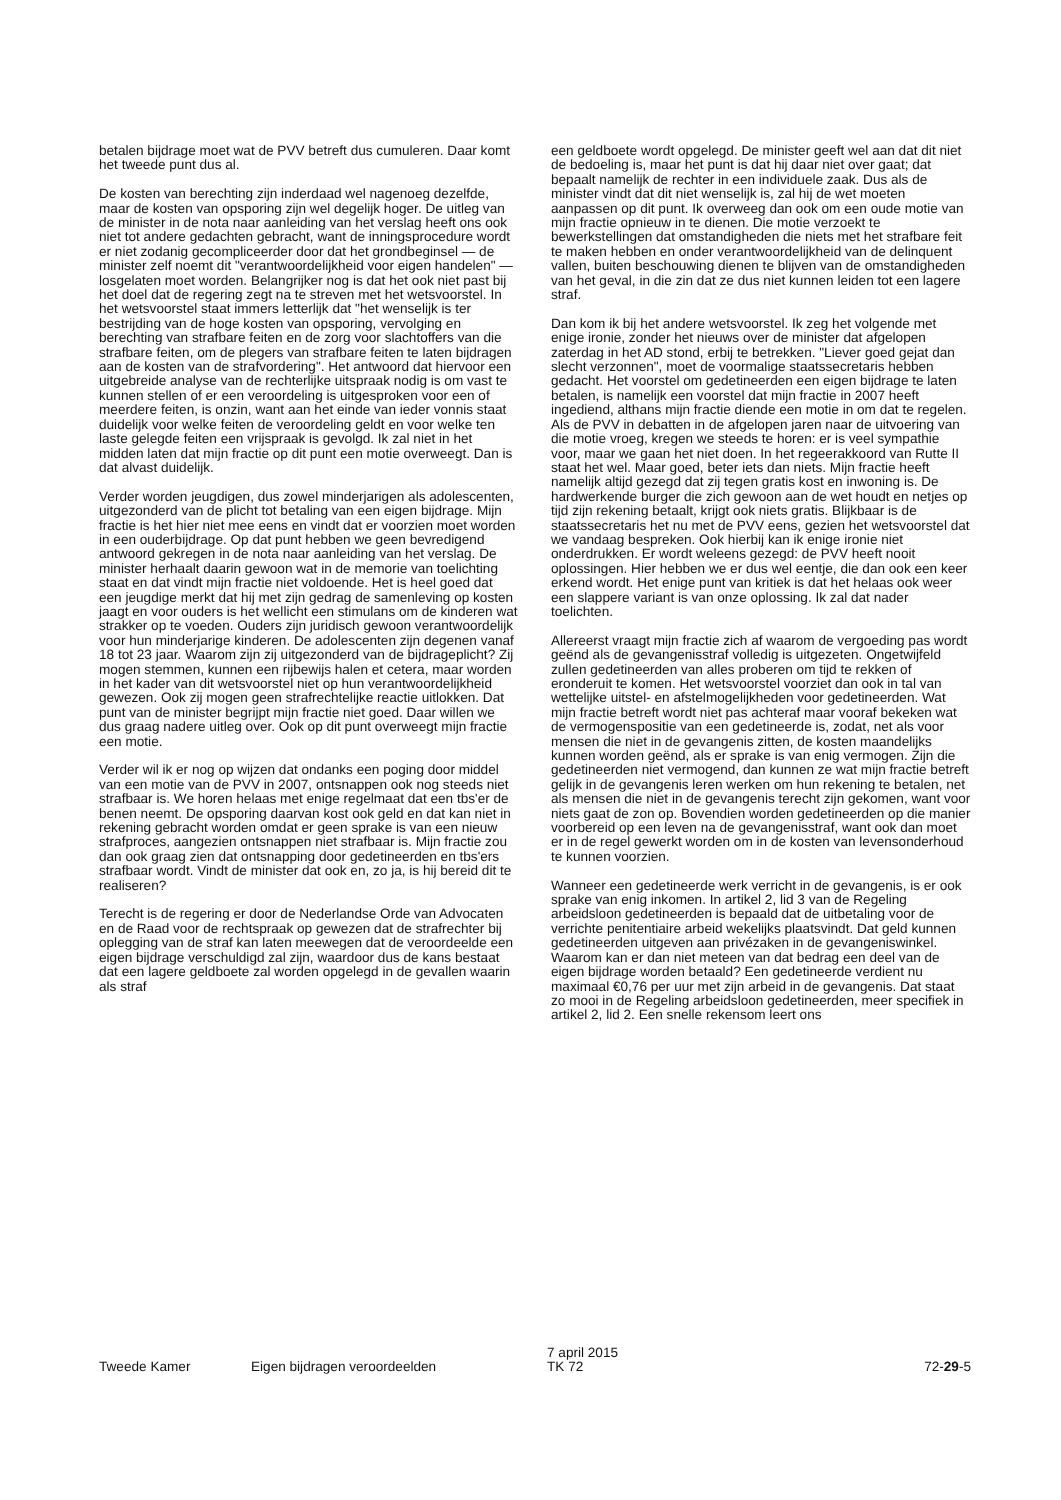betalen bijdrage moet wat de PVV betreft dus cumuleren. Daar komt het tweede punt dus al.
De kosten van berechting zijn inderdaad wel nagenoeg dezelfde, maar de kosten van opsporing zijn wel degelijk hoger. De uitleg van de minister in de nota naar aanleiding van het verslag heeft ons ook niet tot andere gedachten gebracht, want de inningsprocedure wordt er niet zodanig gecompliceerder door dat het grondbeginsel — de minister zelf noemt dit "verantwoordelijkheid voor eigen handelen" — losgelaten moet worden. Belangrijker nog is dat het ook niet past bij het doel dat de regering zegt na te streven met het wetsvoorstel. In het wetsvoorstel staat immers letterlijk dat "het wenselijk is ter bestrijding van de hoge kosten van opsporing, vervolging en berechting van strafbare feiten en de zorg voor slachtoffers van die strafbare feiten, om de plegers van strafbare feiten te laten bijdragen aan de kosten van de strafvordering". Het antwoord dat hiervoor een uitgebreide analyse van de rechterlijke uitspraak nodig is om vast te kunnen stellen of er een veroordeling is uitgesproken voor een of meerdere feiten, is onzin, want aan het einde van ieder vonnis staat duidelijk voor welke feiten de veroordeling geldt en voor welke ten laste gelegde feiten een vrijspraak is gevolgd. Ik zal niet in het midden laten dat mijn fractie op dit punt een motie overweegt. Dan is dat alvast duidelijk.
Verder worden jeugdigen, dus zowel minderjarigen als adolescenten, uitgezonderd van de plicht tot betaling van een eigen bijdrage. Mijn fractie is het hier niet mee eens en vindt dat er voorzien moet worden in een ouderbijdrage. Op dat punt hebben we geen bevredigend antwoord gekregen in de nota naar aanleiding van het verslag. De minister herhaalt daarin gewoon wat in de memorie van toelichting staat en dat vindt mijn fractie niet voldoende. Het is heel goed dat een jeugdige merkt dat hij met zijn gedrag de samenleving op kosten jaagt en voor ouders is het wellicht een stimulans om de kinderen wat strakker op te voeden. Ouders zijn juridisch gewoon verantwoordelijk voor hun minderjarige kinderen. De adolescenten zijn degenen vanaf 18 tot 23 jaar. Waarom zijn zij uitgezonderd van de bijdrageplicht? Zij mogen stemmen, kunnen een rijbewijs halen et cetera, maar worden in het kader van dit wetsvoorstel niet op hun verantwoordelijkheid gewezen. Ook zij mogen geen strafrechtelijke reactie uitlokken. Dat punt van de minister begrijpt mijn fractie niet goed. Daar willen we dus graag nadere uitleg over. Ook op dit punt overweegt mijn fractie een motie.
Verder wil ik er nog op wijzen dat ondanks een poging door middel van een motie van de PVV in 2007, ontsnappen ook nog steeds niet strafbaar is. We horen helaas met enige regelmaat dat een tbs'er de benen neemt. De opsporing daarvan kost ook geld en dat kan niet in rekening gebracht worden omdat er geen sprake is van een nieuw strafproces, aangezien ontsnappen niet strafbaar is. Mijn fractie zou dan ook graag zien dat ontsnapping door gedetineerden en tbs'ers strafbaar wordt. Vindt de minister dat ook en, zo ja, is hij bereid dit te realiseren?
Terecht is de regering er door de Nederlandse Orde van Advocaten en de Raad voor de rechtspraak op gewezen dat de strafrechter bij oplegging van de straf kan laten meewegen dat de veroordeelde een eigen bijdrage verschuldigd zal zijn, waardoor dus de kans bestaat dat een lagere geldboete zal worden opgelegd in de gevallen waarin als straf
een geldboete wordt opgelegd. De minister geeft wel aan dat dit niet de bedoeling is, maar het punt is dat hij daar niet over gaat; dat bepaalt namelijk de rechter in een individuele zaak. Dus als de minister vindt dat dit niet wenselijk is, zal hij de wet moeten aanpassen op dit punt. Ik overweeg dan ook om een oude motie van mijn fractie opnieuw in te dienen. Die motie verzoekt te bewerkstellingen dat omstandigheden die niets met het strafbare feit te maken hebben en onder verantwoordelijkheid van de delinquent vallen, buiten beschouwing dienen te blijven van de omstandigheden van het geval, in die zin dat ze dus niet kunnen leiden tot een lagere straf.
Dan kom ik bij het andere wetsvoorstel. Ik zeg het volgende met enige ironie, zonder het nieuws over de minister dat afgelopen zaterdag in het AD stond, erbij te betrekken. "Liever goed gejat dan slecht verzonnen", moet de voormalige staatssecretaris hebben gedacht. Het voorstel om gedetineerden een eigen bijdrage te laten betalen, is namelijk een voorstel dat mijn fractie in 2007 heeft ingediend, althans mijn fractie diende een motie in om dat te regelen. Als de PVV in debatten in de afgelopen jaren naar de uitvoering van die motie vroeg, kregen we steeds te horen: er is veel sympathie voor, maar we gaan het niet doen. In het regeerakkoord van Rutte II staat het wel. Maar goed, beter iets dan niets. Mijn fractie heeft namelijk altijd gezegd dat zij tegen gratis kost en inwoning is. De hardwerkende burger die zich gewoon aan de wet houdt en netjes op tijd zijn rekening betaalt, krijgt ook niets gratis. Blijkbaar is de staatssecretaris het nu met de PVV eens, gezien het wetsvoorstel dat we vandaag bespreken. Ook hierbij kan ik enige ironie niet onderdrukken. Er wordt weleens gezegd: de PVV heeft nooit oplossingen. Hier hebben we er dus wel eentje, die dan ook een keer erkend wordt. Het enige punt van kritiek is dat het helaas ook weer een slappere variant is van onze oplossing. Ik zal dat nader toelichten.
Allereerst vraagt mijn fractie zich af waarom de vergoeding pas wordt geënd als de gevangenisstraf volledig is uitgezeten. Ongetwijfeld zullen gedetineerden van alles proberen om tijd te rekken of eronderuit te komen. Het wetsvoorstel voorziet dan ook in tal van wettelijke uitstel- en afstelmogelijkheden voor gedetineerden. Wat mijn fractie betreft wordt niet pas achteraf maar vooraf bekeken wat de vermogenspositie van een gedetineerde is, zodat, net als voor mensen die niet in de gevangenis zitten, de kosten maandelijks kunnen worden geënd, als er sprake is van enig vermogen. Zijn die gedetineerden niet vermogend, dan kunnen ze wat mijn fractie betreft gelijk in de gevangenis leren werken om hun rekening te betalen, net als mensen die niet in de gevangenis terecht zijn gekomen, want voor niets gaat de zon op. Bovendien worden gedetineerden op die manier voorbereid op een leven na de gevangenisstraf, want ook dan moet er in de regel gewerkt worden om in de kosten van levensonderhoud te kunnen voorzien.
Wanneer een gedetineerde werk verricht in de gevangenis, is er ook sprake van enig inkomen. In artikel 2, lid 3 van de Regeling arbeidsloon gedetineerden is bepaald dat de uitbetaling voor de verrichte penitentiaire arbeid wekelijks plaatsvindt. Dat geld kunnen gedetineerden uitgeven aan privézaken in de gevangeniswinkel. Waarom kan er dan niet meteen van dat bedrag een deel van de eigen bijdrage worden betaald? Een gedetineerde verdient nu maximaal €0,76 per uur met zijn arbeid in de gevangenis. Dat staat zo mooi in de Regeling arbeidsloon gedetineerden, meer specifiek in artikel 2, lid 2. Een snelle rekensom leert ons
Tweede Kamer
Eigen bijdragen veroordeelden
7 april 2015
TK 72
72-29-5